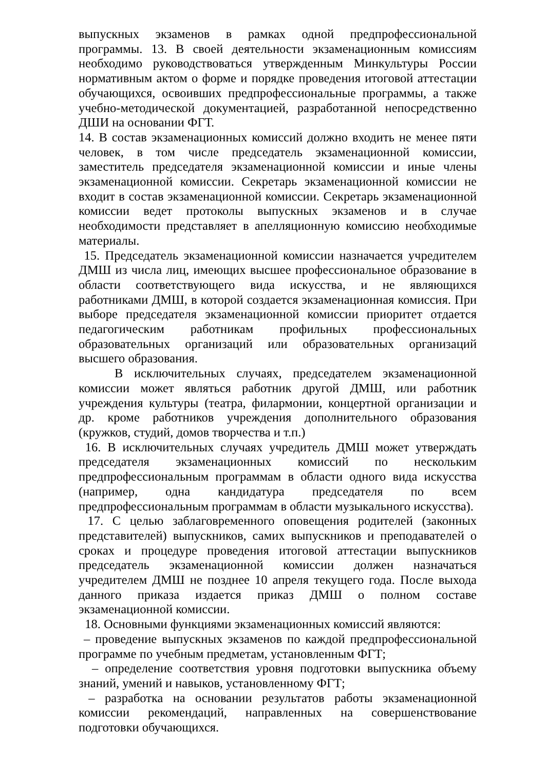выпускных экзаменов в рамках одной предпрофессиональной программы. 13. В своей деятельности экзаменационным комиссиям необходимо руководствоваться утвержденным Минкультуры России нормативным актом о форме и порядке проведения итоговой аттестации обучающихся, освоивших предпрофессиональные программы, а также учебно-методической документацией, разработанной непосредственно ДШИ на основании ФГТ.
14. В состав экзаменационных комиссий должно входить не менее пяти человек, в том числе председатель экзаменационной комиссии, заместитель председателя экзаменационной комиссии и иные члены экзаменационной комиссии. Секретарь экзаменационной комиссии не входит в состав экзаменационной комиссии. Секретарь экзаменационной комиссии ведет протоколы выпускных экзаменов и в случае необходимости представляет в апелляционную комиссию необходимые материалы.
15. Председатель экзаменационной комиссии назначается учредителем ДМШ из числа лиц, имеющих высшее профессиональное образование в области соответствующего вида искусства, и не являющихся работниками ДМШ, в которой создается экзаменационная комиссия. При выборе председателя экзаменационной комиссии приоритет отдается педагогическим работникам профильных профессиональных образовательных организаций или образовательных организаций высшего образования.
В исключительных случаях, председателем экзаменационной комиссии может являться работник другой ДМШ, или работник учреждения культуры (театра, филармонии, концертной организации и др. кроме работников учреждения дополнительного образования (кружков, студий, домов творчества и т.п.)
16. В исключительных случаях учредитель ДМШ может утверждать председателя экзаменационных комиссий по нескольким предпрофессиональным программам в области одного вида искусства (например, одна кандидатура председателя по всем предпрофессиональным программам в области музыкального искусства).
17. С целью заблаговременного оповещения родителей (законных представителей) выпускников, самих выпускников и преподавателей о сроках и процедуре проведения итоговой аттестации выпускников председатель экзаменационной комиссии должен назначаться учредителем ДМШ не позднее 10 апреля текущего года. После выхода данного приказа издается приказ ДМШ о полном составе экзаменационной комиссии.
18. Основными функциями экзаменационных комиссий являются:
– проведение выпускных экзаменов по каждой предпрофессиональной программе по учебным предметам, установленным ФГТ;
– определение соответствия уровня подготовки выпускника объему знаний, умений и навыков, установленному ФГТ;
– разработка на основании результатов работы экзаменационной комиссии рекомендаций, направленных на совершенствование подготовки обучающихся.